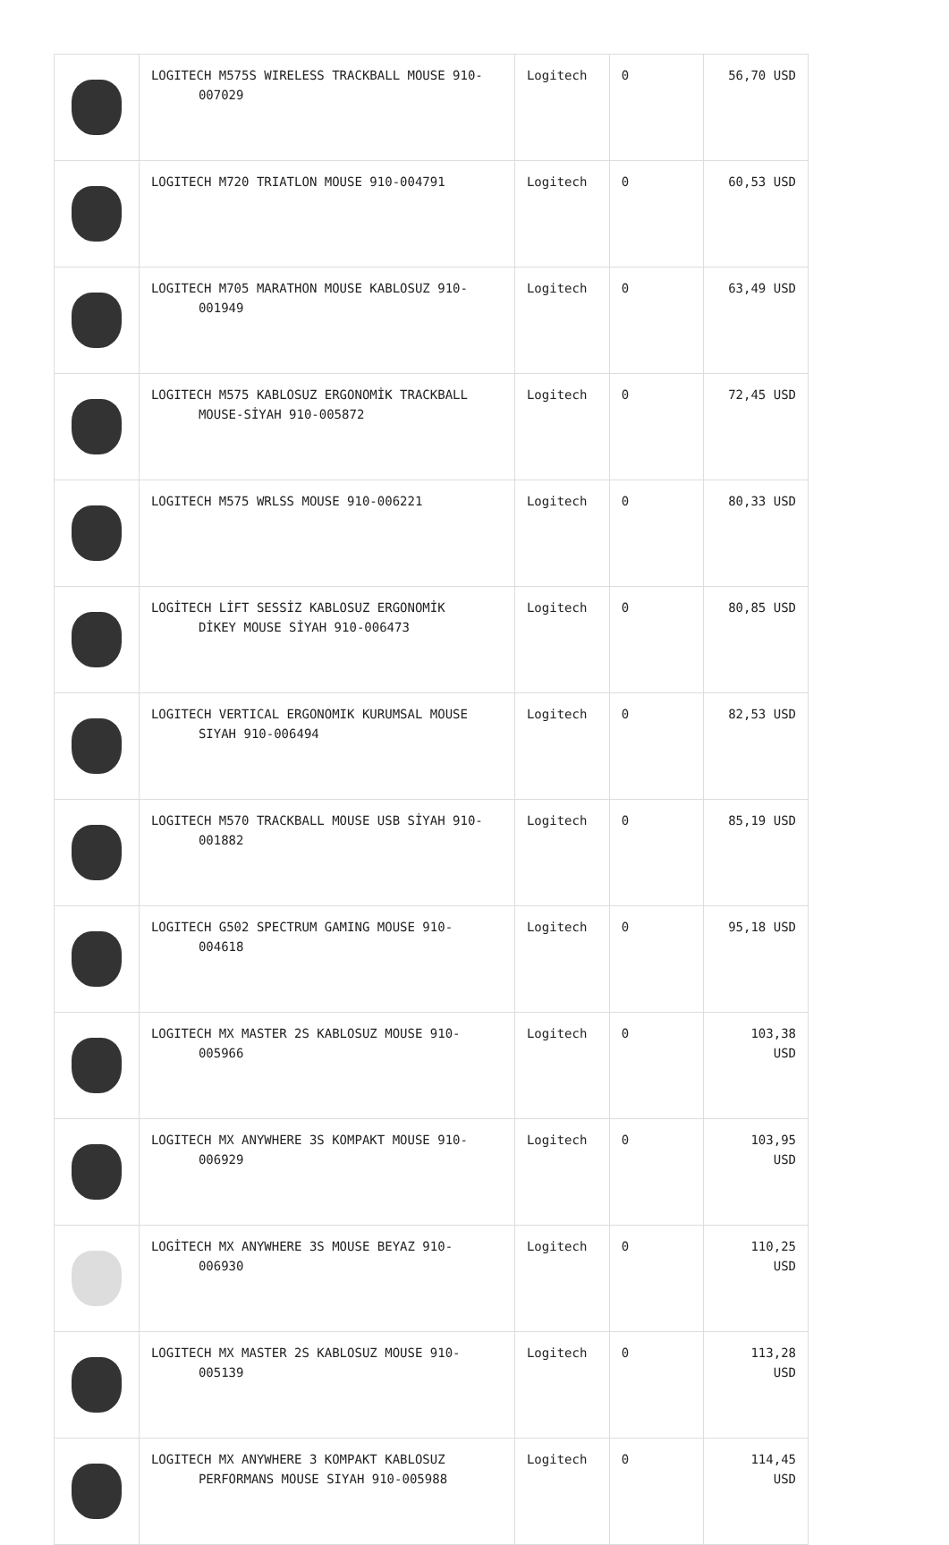| | LOGITECH M575S WIRELESS TRACKBALL MOUSE 910- 007029 | Logitech | 0 | 56,70 USD |
| | LOGITECH M720 TRIATLON MOUSE 910-004791 | Logitech | 0 | 60,53 USD |
| | LOGITECH M705 MARATHON MOUSE KABLOSUZ 910- 001949 | Logitech | 0 | 63,49 USD |
| | LOGITECH M575 KABLOSUZ ERGONOMİK TRACKBALL MOUSE-SİYAH 910-005872 | Logitech | 0 | 72,45 USD |
| | LOGITECH M575 WRLSS MOUSE 910-006221 | Logitech | 0 | 80,33 USD |
| | LOGİTECH LİFT SESSİZ KABLOSUZ ERGONOMİK DİKEY MOUSE SİYAH 910-006473 | Logitech | 0 | 80,85 USD |
| | LOGITECH VERTICAL ERGONOMIK KURUMSAL MOUSE SIYAH 910-006494 | Logitech | 0 | 82,53 USD |
| | LOGITECH M570 TRACKBALL MOUSE USB SİYAH 910- 001882 | Logitech | 0 | 85,19 USD |
| | LOGITECH G502 SPECTRUM GAMING MOUSE 910- 004618 | Logitech | 0 | 95,18 USD |
| | LOGITECH MX MASTER 2S KABLOSUZ MOUSE 910- 005966 | Logitech | 0 | 103,38 USD |
| | LOGITECH MX ANYWHERE 3S KOMPAKT MOUSE 910- 006929 | Logitech | 0 | 103,95 USD |
| | LOGİTECH MX ANYWHERE 3S MOUSE BEYAZ 910- 006930 | Logitech | 0 | 110,25 USD |
| | LOGITECH MX MASTER 2S KABLOSUZ MOUSE 910- 005139 | Logitech | 0 | 113,28 USD |
| | LOGITECH MX ANYWHERE 3 KOMPAKT KABLOSUZ PERFORMANS MOUSE SIYAH 910-005988 | Logitech | 0 | 114,45 USD |